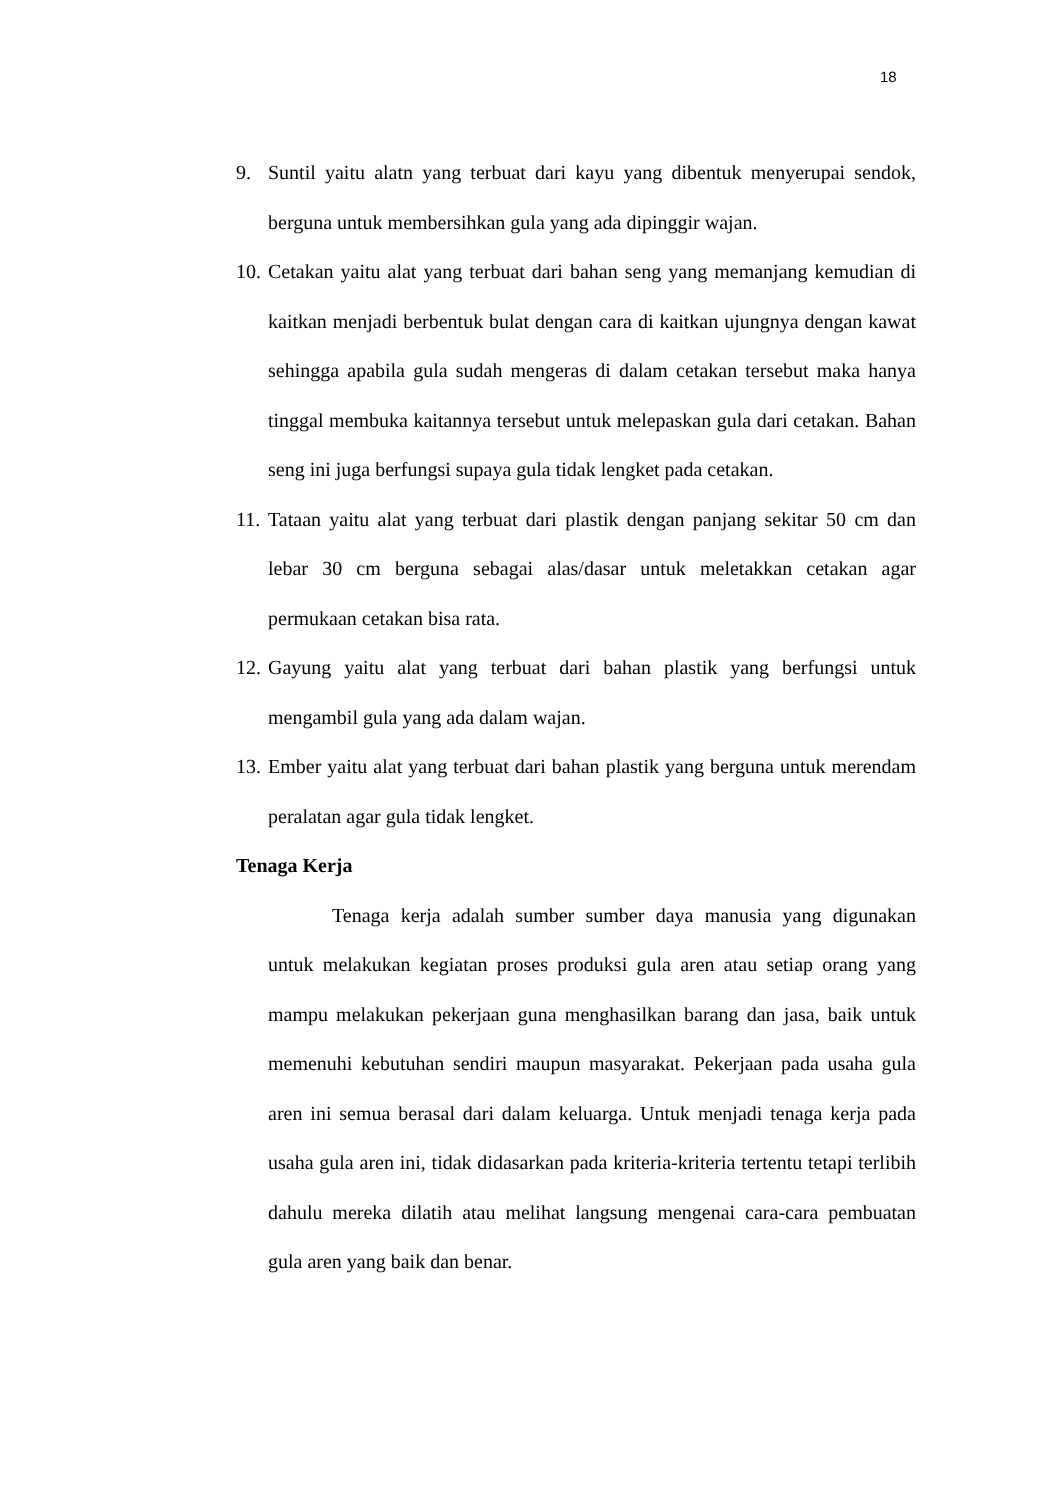18
9. Suntil yaitu alatn yang terbuat dari kayu yang dibentuk menyerupai sendok, berguna untuk membersihkan gula yang ada dipinggir wajan.
10. Cetakan yaitu alat yang terbuat dari bahan seng yang memanjang kemudian di kaitkan menjadi berbentuk bulat dengan cara di kaitkan ujungnya dengan kawat sehingga apabila gula sudah mengeras di dalam cetakan tersebut maka hanya tinggal membuka kaitannya tersebut untuk melepaskan gula dari cetakan. Bahan seng ini juga berfungsi supaya gula tidak lengket pada cetakan.
11. Tataan yaitu alat yang terbuat dari plastik dengan panjang sekitar 50 cm dan lebar 30 cm berguna sebagai alas/dasar untuk meletakkan cetakan agar permukaan cetakan bisa rata.
12. Gayung yaitu alat yang terbuat dari bahan plastik yang berfungsi untuk mengambil gula yang ada dalam wajan.
13. Ember yaitu alat yang terbuat dari bahan plastik yang berguna untuk merendam peralatan agar gula tidak lengket.
Tenaga Kerja
Tenaga kerja adalah sumber sumber daya manusia yang digunakan untuk melakukan kegiatan proses produksi gula aren atau setiap orang yang mampu melakukan pekerjaan guna menghasilkan barang dan jasa, baik untuk memenuhi kebutuhan sendiri maupun masyarakat. Pekerjaan pada usaha gula aren ini semua berasal dari dalam keluarga. Untuk menjadi tenaga kerja pada usaha gula aren ini, tidak didasarkan pada kriteria-kriteria tertentu tetapi terlibih dahulu mereka dilatih atau melihat langsung mengenai cara-cara pembuatan gula aren yang baik dan benar.